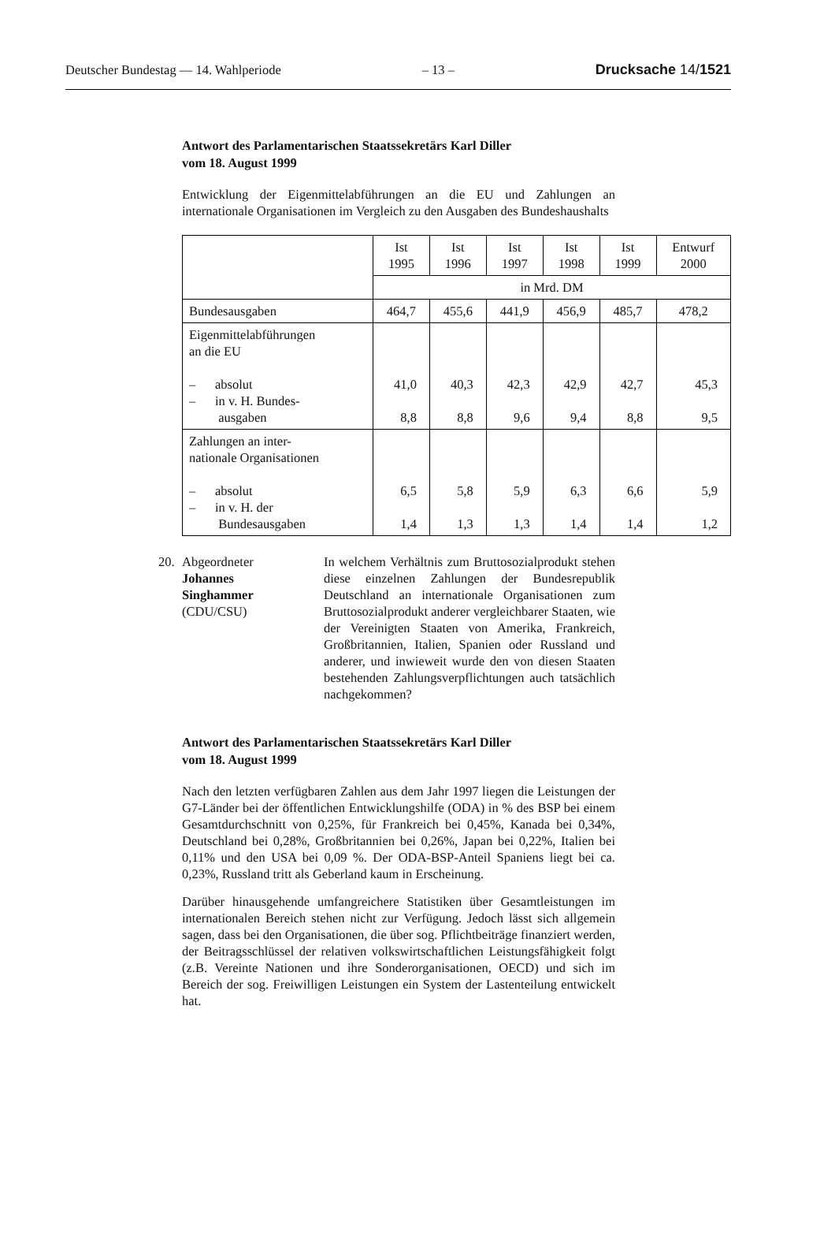Deutscher Bundestag — 14. Wahlperiode – 13 – Drucksache 14/1521
Antwort des Parlamentarischen Staatssekretärs Karl Diller
vom 18. August 1999
Entwicklung der Eigenmittelabführungen an die EU und Zahlungen an internationale Organisationen im Vergleich zu den Ausgaben des Bundeshaushalts
| | Ist 1995 | Ist 1996 | Ist 1997 | Ist 1998 | Ist 1999 | Entwurf 2000 |
| --- | --- | --- | --- | --- | --- | --- |
| | in Mrd. DM | | | | | |
| Bundesausgaben | 464,7 | 455,6 | 441,9 | 456,9 | 485,7 | 478,2 |
| Eigenmittelabführungen an die EU – absolut – in v. H. Bundes- ausgaben | 41,0 8,8 | 40,3 8,8 | 42,3 9,6 | 42,9 9,4 | 42,7 8,8 | 45,3 9,5 |
| Zahlungen an inter- nationale Organisationen – absolut – in v. H. der Bundesausgaben | 6,5 1,4 | 5,8 1,3 | 5,9 1,3 | 6,3 1,4 | 6,6 1,4 | 5,9 1,2 |
20. Abgeordneter
Johannes
Singhammer
(CDU/CSU)
In welchem Verhältnis zum Bruttosozialprodukt stehen diese einzelnen Zahlungen der Bundesrepublik Deutschland an internationale Organisationen zum Bruttosozialprodukt anderer vergleichbarer Staaten, wie der Vereinigten Staaten von Amerika, Frankreich, Großbritannien, Italien, Spanien oder Russland und anderer, und inwieweit wurde den von diesen Staaten bestehenden Zahlungsverpflichtungen auch tatsächlich nachgekommen?
Antwort des Parlamentarischen Staatssekretärs Karl Diller
vom 18. August 1999
Nach den letzten verfügbaren Zahlen aus dem Jahr 1997 liegen die Leistungen der G7-Länder bei der öffentlichen Entwicklungshilfe (ODA) in % des BSP bei einem Gesamtdurchschnitt von 0,25%, für Frankreich bei 0,45%, Kanada bei 0,34%, Deutschland bei 0,28%, Großbritannien bei 0,26%, Japan bei 0,22%, Italien bei 0,11% und den USA bei 0,09 %. Der ODA-BSP-Anteil Spaniens liegt bei ca. 0,23%, Russland tritt als Geberland kaum in Erscheinung.
Darüber hinausgehende umfangreichere Statistiken über Gesamtleistungen im internationalen Bereich stehen nicht zur Verfügung. Jedoch lässt sich allgemein sagen, dass bei den Organisationen, die über sog. Pflichtbeiträge finanziert werden, der Beitragsschlüssel der relativen volkswirtschaftlichen Leistungsfähigkeit folgt (z.B. Vereinte Nationen und ihre Sonderorganisationen, OECD) und sich im Bereich der sog. Freiwilligen Leistungen ein System der Lastenteilung entwickelt hat.